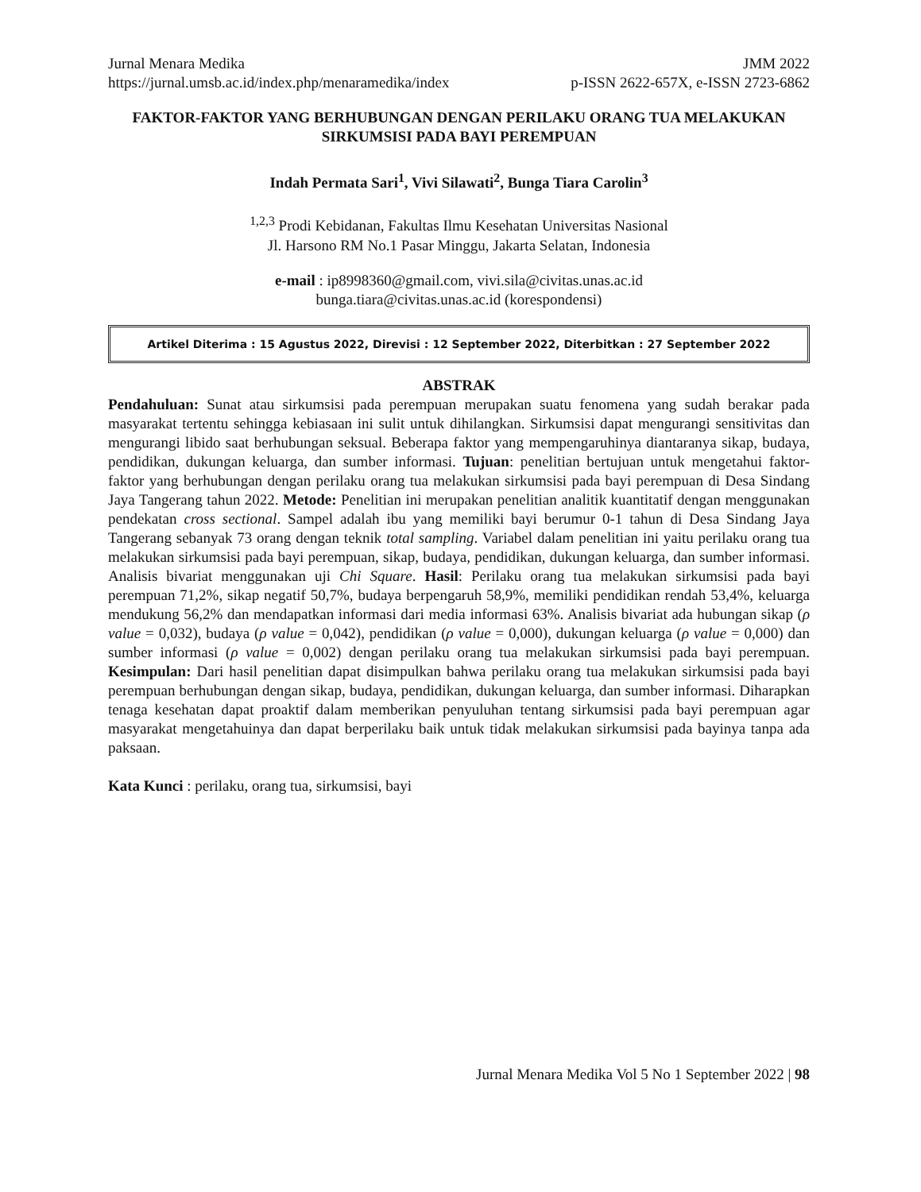Jurnal Menara Medika JMM 2022
https://jurnal.umsb.ac.id/index.php/menaramedika/index p-ISSN 2622-657X, e-ISSN 2723-6862
FAKTOR-FAKTOR YANG BERHUBUNGAN DENGAN PERILAKU ORANG TUA MELAKUKAN SIRKUMSISI PADA BAYI PEREMPUAN
Indah Permata Sari<sup>1</sup>, Vivi Silawati<sup>2</sup>, Bunga Tiara Carolin<sup>3</sup>
<sup>1,2,3</sup> Prodi Kebidanan, Fakultas Ilmu Kesehatan Universitas Nasional
Jl. Harsono RM No.1 Pasar Minggu, Jakarta Selatan, Indonesia
e-mail : ip8998360@gmail.com, vivi.sila@civitas.unas.ac.id
bunga.tiara@civitas.unas.ac.id (korespondensi)
Artikel Diterima : 15 Agustus 2022, Direvisi : 12 September 2022, Diterbitkan : 27 September 2022
ABSTRAK
Pendahuluan: Sunat atau sirkumsisi pada perempuan merupakan suatu fenomena yang sudah berakar pada masyarakat tertentu sehingga kebiasaan ini sulit untuk dihilangkan. Sirkumsisi dapat mengurangi sensitivitas dan mengurangi libido saat berhubungan seksual. Beberapa faktor yang mempengaruhinya diantaranya sikap, budaya, pendidikan, dukungan keluarga, dan sumber informasi. Tujuan: penelitian bertujuan untuk mengetahui faktor-faktor yang berhubungan dengan perilaku orang tua melakukan sirkumsisi pada bayi perempuan di Desa Sindang Jaya Tangerang tahun 2022. Metode: Penelitian ini merupakan penelitian analitik kuantitatif dengan menggunakan pendekatan cross sectional. Sampel adalah ibu yang memiliki bayi berumur 0-1 tahun di Desa Sindang Jaya Tangerang sebanyak 73 orang dengan teknik total sampling. Variabel dalam penelitian ini yaitu perilaku orang tua melakukan sirkumsisi pada bayi perempuan, sikap, budaya, pendidikan, dukungan keluarga, dan sumber informasi. Analisis bivariat menggunakan uji Chi Square. Hasil: Perilaku orang tua melakukan sirkumsisi pada bayi perempuan 71,2%, sikap negatif 50,7%, budaya berpengaruh 58,9%, memiliki pendidikan rendah 53,4%, keluarga mendukung 56,2% dan mendapatkan informasi dari media informasi 63%. Analisis bivariat ada hubungan sikap (ρ value = 0,032), budaya (ρ value = 0,042), pendidikan (ρ value = 0,000), dukungan keluarga (ρ value = 0,000) dan sumber informasi (ρ value = 0,002) dengan perilaku orang tua melakukan sirkumsisi pada bayi perempuan. Kesimpulan: Dari hasil penelitian dapat disimpulkan bahwa perilaku orang tua melakukan sirkumsisi pada bayi perempuan berhubungan dengan sikap, budaya, pendidikan, dukungan keluarga, dan sumber informasi. Diharapkan tenaga kesehatan dapat proaktif dalam memberikan penyuluhan tentang sirkumsisi pada bayi perempuan agar masyarakat mengetahuinya dan dapat berperilaku baik untuk tidak melakukan sirkumsisi pada bayinya tanpa ada paksaan.
Kata Kunci : perilaku, orang tua, sirkumsisi, bayi
Jurnal Menara Medika Vol 5 No 1 September 2022 | 98